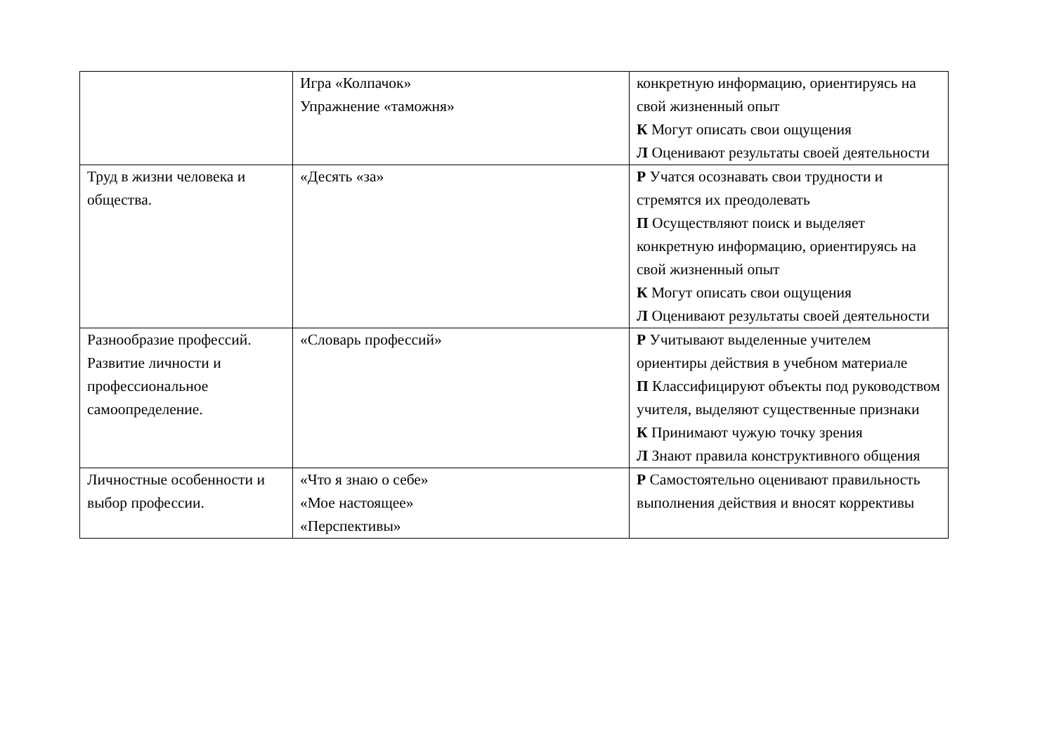| | Игра «Колпачок» Упражнение «таможня» | конкретную информацию, ориентируясь на свой жизненный опыт К Могут описать свои ощущения Л Оценивают результаты своей деятельности |
| Труд в жизни человека и общества. | «Десять «за» | Р Учатся осознавать свои трудности и стремятся их преодолевать П Осуществляют поиск и выделяет конкретную информацию, ориентируясь на свой жизненный опыт К Могут описать свои ощущения Л Оценивают результаты своей деятельности |
| Разнообразие профессий. Развитие личности и профессиональное самоопределение. | «Словарь профессий» | Р Учитывают выделенные учителем ориентиры действия в учебном материале П Классифицируют объекты под руководством учителя, выделяют существенные признаки К Принимают чужую точку зрения Л Знают правила конструктивного общения |
| Личностные особенности и выбор профессии. | «Что я знаю о себе» «Мое настоящее» «Перспективы» | Р Самостоятельно оценивают правильность выполнения действия и вносят коррективы |